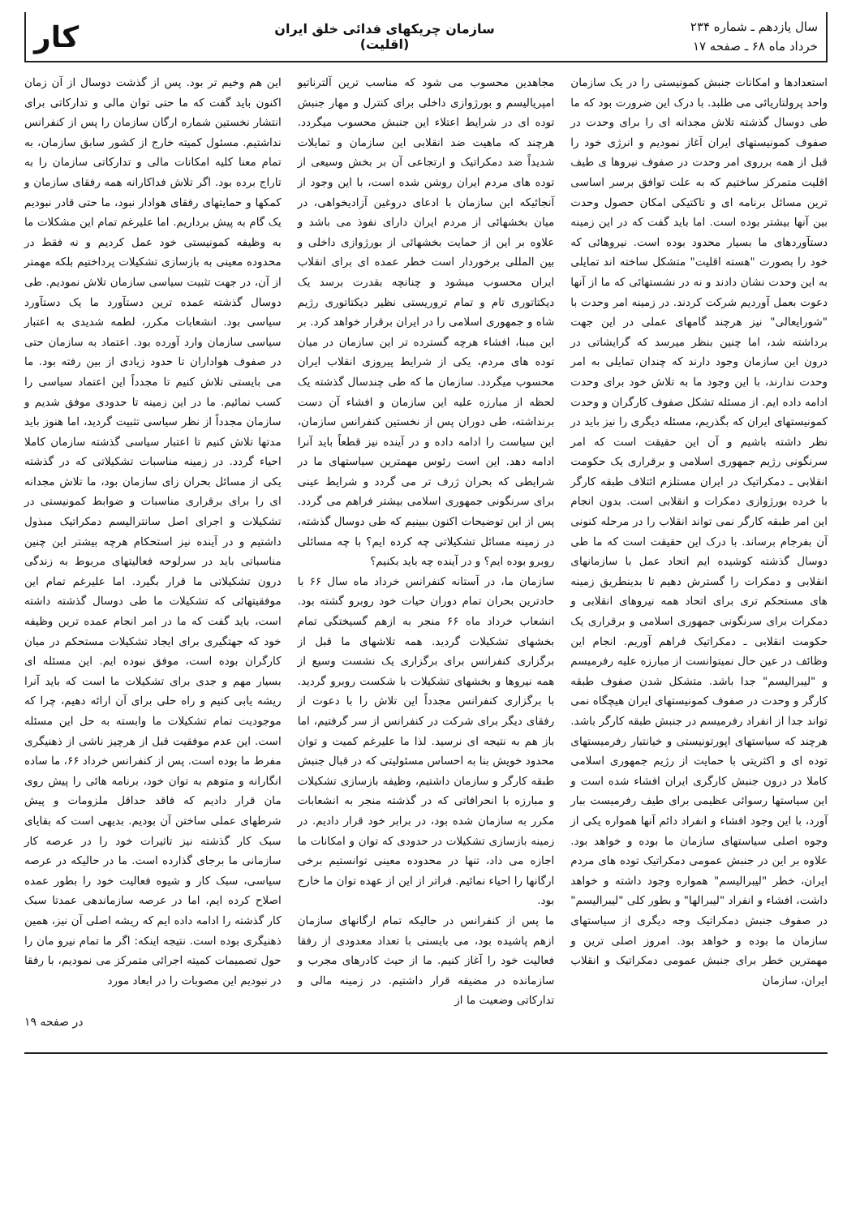سال یازدهم ـ شماره ۲۳۴
خرداد ماه ۶۸ ـ صفحه ۱۷
سازمان چریکهای فدائی خلق ایران
(اقلیت)
کار
استعدادها و امکانات جنبش کمونیستی را در یک سازمان واحد پرولتاریائی می طلبد. با درک این ضرورت بود که ما طی دوسال گذشته تلاش مجدانه ای را برای وحدت در صفوف کمونیستهای ایران آغاز نمودیم و انرژی خود را قبل از همه برروی امر وحدت در صفوف نیروها ی طیف اقلیت متمرکز ساختیم که به علت توافق برسر اساسی ترین مسائل برنامه ای و تاکتیکی امکان حصول وحدت بین آنها بیشتر بوده است. اما باید گفت که در این زمینه دستآوردهای ما بسیار محدود بوده است. نیروهائی که خود را بصورت "هسته اقلیت" متشکل ساخته اند تمایلی به این وحدت نشان دادند و نه در نشستهائی که ما از آنها دعوت بعمل آوردیم شرکت کردند. در زمینه امر وحدت با "شورایعالی" نیز هرچند گامهای عملی در این جهت برداشته شد، اما چنین بنظر میرسد که گرایشاتی در درون این سازمان وجود دارند که چندان تمایلی به امر وحدت ندارند، با این وجود ما به تلاش خود برای وحدت ادامه داده ایم. از مسئله تشکل صفوف کارگران و وحدت کمونیستهای ایران که بگذریم، مسئله دیگری را نیز باید در نظر داشته باشیم و آن این حقیقت است که امر سرنگونی رژیم جمهوری اسلامی و برقراری یک حکومت انقلابی ـ دمکراتیک در ایران مستلزم ائتلاف طبقه کارگر با خرده بورژوازی دمکرات و انقلابی است. بدون انجام این امر طبقه کارگر نمی تواند انقلاب را در مرحله کنونی آن بفرجام برساند. با درک این حقیقت است که ما طی دوسال گذشته کوشیده ایم اتحاد عمل با سازمانهای انقلابی و دمکرات را گسترش دهیم تا بدینطریق زمینه های مستحکم تری برای اتحاد همه نیروهای انقلابی و دمکرات برای سرنگونی جمهوری اسلامی و برقراری یک حکومت انقلابی ـ دمکراتیک فراهم آوریم. انجام این وظائف در عین حال نمیتوانست از مبارزه علیه رفرمیسم و "لیبرالیسم" جدا باشد. متشکل شدن صفوف طبقه کارگر و وحدت در صفوف کمونیستهای ایران هیچگاه نمی تواند جدا از انفراد رفرمیسم در جنبش طبقه کارگر باشد. هرچند که سیاستهای اپورتونیستی و خیانتبار رفرمیستهای توده ای و اکثریتی با حمایت از رژیم جمهوری اسلامی کاملا در درون جنبش کارگری ایران افشاء شده است و این سیاستها رسوائی عظیمی برای طیف رفرمیست ببار آورد، با این وجود افشاء و انفراد دائم آنها همواره یکی از وجوه اصلی سیاستهای سازمان ما بوده و خواهد بود. علاوه بر این در جنبش عمومی دمکراتیک توده های مردم ایران، خطر "لیبرالیسم" همواره وجود داشته و خواهد داشت، افشاء و انفراد "لیبرالها" و بطور کلی "لیبرالیسم" در صفوف جنبش دمکراتیک وجه دیگری از سیاستهای سازمان ما بوده و خواهد بود. امروز اصلی ترین و مهمترین خطر برای جنبش عمومی دمکراتیک و انقلاب ایران، سازمان
مجاهدین محسوب می شود که مناسب ترین آلترناتیو امپریالیسم و بورژوازی داخلی برای کنترل و مهار جنبش توده ای در شرایط اعتلاء این جنبش محسوب میگردد. هرچند که ماهیت ضد انقلابی این سازمان و تمایلات شدیداً ضد دمکراتیک و ارتجاعی آن بر بخش وسیعی از توده های مردم ایران روشن شده است، با این وجود از آنجائیکه این سازمان با ادعای دروغین آزادیخواهی، در میان بخشهائی از مردم ایران دارای نفوذ می باشد و علاوه بر این از حمایت بخشهائی از بورژوازی داخلی و بین المللی برخوردار است خطر عمده ای برای انقلاب ایران محسوب میشود و چنانچه بقدرت برسد یک دیکتاتوری تام و تمام تروریستی نظیر دیکتاتوری رژیم شاه و جمهوری اسلامی را در ایران برقرار خواهد کرد. بر این مبنا، افشاء هرچه گسترده تر این سازمان در میان توده های مردم، یکی از شرایط پیروزی انقلاب ایران محسوب میگردد. سازمان ما که طی چندسال گذشته یک لحظه از مبارزه علیه این سازمان و افشاء آن دست برنداشته، طی دوران پس از نخستین کنفرانس سازمان، این سیاست را ادامه داده و در آینده نیز قطعاً باید آنرا ادامه دهد. این است رئوس مهمترین سیاستهای ما در شرایطی که بحران ژرف تر می گردد و شرایط عینی برای سرنگونی جمهوری اسلامی بیشتر فراهم می گردد. پس از این توضیحات اکنون ببینیم که طی دوسال گذشته، در زمینه مسائل تشکیلاتی چه کرده ایم؟ با چه مسائلی روبرو بوده ایم؟ و در آینده چه باید بکنیم؟
سازمان ما، در آستانه کنفرانس خرداد ماه سال ۶۶ با حادترین بحران تمام دوران حیات خود روبرو گشته بود. انشعاب خرداد ماه ۶۶ منجر به ازهم گسیختگی تمام بخشهای تشکیلات گردید. همه تلاشهای ما قبل از برگزاری کنفرانس برای برگزاری یک نشست وسیع از همه نیروها و بخشهای تشکیلات با شکست روبرو گردید. با برگزاری کنفرانس مجدداً این تلاش را با دعوت از رفقای دیگر برای شرکت در کنفرانس از سر گرفتیم، اما باز هم به نتیجه ای نرسید. لذا ما علیرغم کمیت و توان محدود خویش بنا به احساس مسئولیتی که در قبال جنبش طبقه کارگر و سازمان داشتیم، وظیفه بازسازی تشکیلات و مبارزه با انحرافاتی که در گذشته منجر به انشعابات مکرر به سازمان شده بود، در برابر خود قرار دادیم. در زمینه بازسازی تشکیلات در حدودی که توان و امکانات ما اجازه می داد، تنها در محدوده معینی توانستیم برخی ارگانها را احیاء نمائیم. فراتر از این از عهده توان ما خارج بود.
ما پس از کنفرانس در حالیکه تمام ارگانهای سازمان ازهم پاشیده بود، می بایستی با تعداد معدودی از رفقا فعالیت خود را آغاز کنیم. ما از حیث کادرهای مجرب و سازمانده در مضیقه قرار داشتیم. در زمینه مالی و تدارکاتی وضعیت ما از
این هم وخیم تر بود. پس از گذشت دوسال از آن زمان اکنون باید گفت که ما حتی توان مالی و تدارکاتی برای انتشار نخستین شماره ارگان سازمان را پس از کنفرانس نداشتیم. مسئول کمیته خارج از کشور سابق سازمان، به تمام معنا کلیه امکانات مالی و تدارکاتی سازمان را به تاراج برده بود. اگر تلاش فداکارانه همه رفقای سازمان و کمکها و حمایتهای رفقای هوادار نبود، ما حتی قادر نبودیم یک گام به پیش برداریم. اما علیرغم تمام این مشکلات ما به وظیفه کمونیستی خود عمل کردیم و نه فقط در محدوده معینی به بازسازی تشکیلات پرداختیم بلکه مهمتر از آن، در جهت تثبیت سیاسی سازمان تلاش نمودیم. طی دوسال گذشته عمده ترین دستآورد ما یک دستآورد سیاسی بود. انشعابات مکرر، لطمه شدیدی به اعتبار سیاسی سازمان وارد آورده بود. اعتماد به سازمان حتی در صفوف هواداران تا حدود زیادی از بین رفته بود. ما می بایستی تلاش کنیم تا مجدداً این اعتماد سیاسی را کسب نمائیم. ما در این زمینه تا حدودی موفق شدیم و سازمان مجدداً از نظر سیاسی تثبیت گردید، اما هنوز باید مدتها تلاش کنیم تا اعتبار سیاسی گذشته سازمان کاملا احیاء گردد. در زمینه مناسبات تشکیلاتی که در گذشته یکی از مسائل بحران زای سازمان بود، ما تلاش مجدانه ای را برای برقراری مناسبات و ضوابط کمونیستی در تشکیلات و اجرای اصل سانترالیسم دمکراتیک مبذول داشتیم و در آینده نیز استحکام هرچه بیشتر این چنین مناسباتی باید در سرلوحه فعالیتهای مربوط به زندگی درون تشکیلاتی ما قرار بگیرد. اما علیرغم تمام این موفقیتهائی که تشکیلات ما طی دوسال گذشته داشته است، باید گفت که ما در امر انجام عمده ترین وظیفه خود که جهتگیری برای ایجاد تشکیلات مستحکم در میان کارگران بوده است، موفق نبوده ایم. این مسئله ای بسیار مهم و جدی برای تشکیلات ما است که باید آنرا ریشه یابی کنیم و راه حلی برای آن ارائه دهیم، چرا که موجودیت تمام تشکیلات ما وابسته به حل این مسئله است. این عدم موفقیت قبل از هرچیز ناشی از ذهنیگری مفرط ما بوده است. پس از کنفرانس خرداد ۶۶، ما ساده انگارانه و متوهم به توان خود، برنامه هائی را پیش روی مان قرار دادیم که فاقد حداقل ملزومات و پیش شرطهای عملی ساختن آن بودیم. بدیهی است که بقایای سبک کار گذشته نیز تاثیرات خود را در عرصه کار سازمانی ما برجای گذارده است. ما در حالیکه در عرصه سیاسی، سبک کار و شیوه فعالیت خود را بطور عمده اصلاح کرده ایم، اما در عرصه سازماندهی عمدتا سبک کار گذشته را ادامه داده ایم که ریشه اصلی آن نیز، همین ذهنیگری بوده است. نتیجه اینکه: اگر ما تمام نیرو مان را حول تصمیمات کمیته اجرائی متمرکز می نمودیم، با رفقا در نبودیم این مصوبات را در ابعاد مورد
در صفحه ۱۹